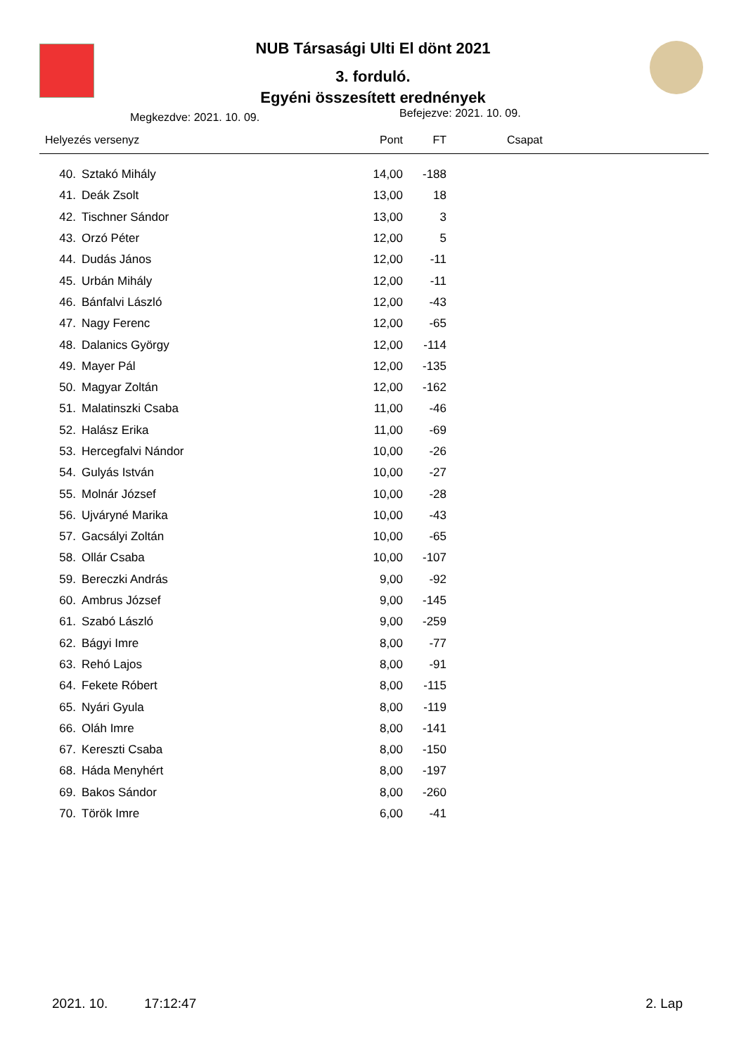NUB Társasági Ulti El dönt 2021
3. forduló.
Egyéni összesített erednények
Megkezdve: 2021. 10. 09. Befejezve: 2021. 10. 09.
| Helyezés versenyz | | Pont | FT | Csapat |
| --- | --- | --- | --- | --- |
| 40. | Sztakó Mihály | 14,00 | -188 | |
| 41. | Deák Zsolt | 13,00 | 18 | |
| 42. | Tischner Sándor | 13,00 | 3 | |
| 43. | Orzó Péter | 12,00 | 5 | |
| 44. | Dudás János | 12,00 | -11 | |
| 45. | Urbán Mihály | 12,00 | -11 | |
| 46. | Bánfalvi László | 12,00 | -43 | |
| 47. | Nagy Ferenc | 12,00 | -65 | |
| 48. | Dalanics György | 12,00 | -114 | |
| 49. | Mayer Pál | 12,00 | -135 | |
| 50. | Magyar Zoltán | 12,00 | -162 | |
| 51. | Malatinszki Csaba | 11,00 | -46 | |
| 52. | Halász Erika | 11,00 | -69 | |
| 53. | Hercegfalvi Nándor | 10,00 | -26 | |
| 54. | Gulyás István | 10,00 | -27 | |
| 55. | Molnár József | 10,00 | -28 | |
| 56. | Ujváryné Marika | 10,00 | -43 | |
| 57. | Gacsályi Zoltán | 10,00 | -65 | |
| 58. | Ollár Csaba | 10,00 | -107 | |
| 59. | Bereczki András | 9,00 | -92 | |
| 60. | Ambrus József | 9,00 | -145 | |
| 61. | Szabó László | 9,00 | -259 | |
| 62. | Bágyi Imre | 8,00 | -77 | |
| 63. | Rehó Lajos | 8,00 | -91 | |
| 64. | Fekete Róbert | 8,00 | -115 | |
| 65. | Nyári Gyula | 8,00 | -119 | |
| 66. | Oláh Imre | 8,00 | -141 | |
| 67. | Kereszti Csaba | 8,00 | -150 | |
| 68. | Háda Menyhért | 8,00 | -197 | |
| 69. | Bakos Sándor | 8,00 | -260 | |
| 70. | Török Imre | 6,00 | -41 | |
2021. 10. 17:12:47 2. Lap